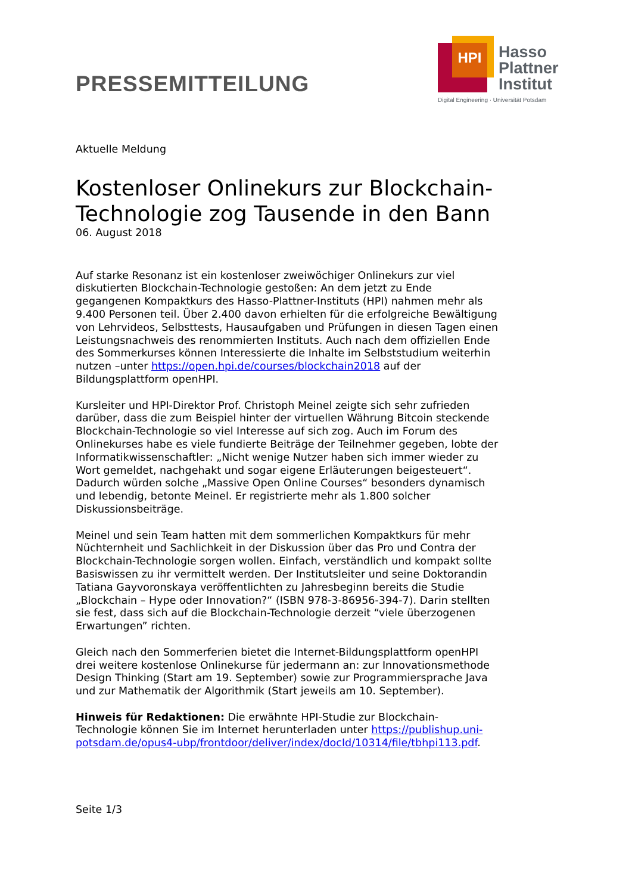PRESSEMITTEILUNG
HPI
Hasso
Plattner
Institut
Digital Engineering · Universität Potsdam
Aktuelle Meldung
Kostenloser Onlinekurs zur Blockchain-Technologie zog Tausende in den Bann
06. August 2018
Auf starke Resonanz ist ein kostenloser zweiwöchiger Onlinekurs zur viel diskutierten Blockchain-Technologie gestoßen: An dem jetzt zu Ende gegangenen Kompaktkurs des Hasso-Plattner-Instituts (HPI) nahmen mehr als 9.400 Personen teil. Über 2.400 davon erhielten für die erfolgreiche Bewältigung von Lehrvideos, Selbsttests, Hausaufgaben und Prüfungen in diesen Tagen einen Leistungsnachweis des renommierten Instituts. Auch nach dem offiziellen Ende des Sommerkurses können Interessierte die Inhalte im Selbststudium weiterhin nutzen –unter https://open.hpi.de/courses/blockchain2018 auf der Bildungsplattform openHPI.
Kursleiter und HPI-Direktor Prof. Christoph Meinel zeigte sich sehr zufrieden darüber, dass die zum Beispiel hinter der virtuellen Währung Bitcoin steckende Blockchain-Technologie so viel Interesse auf sich zog. Auch im Forum des Onlinekurses habe es viele fundierte Beiträge der Teilnehmer gegeben, lobte der Informatikwissenschaftler: „Nicht wenige Nutzer haben sich immer wieder zu Wort gemeldet, nachgehakt und sogar eigene Erläuterungen beigesteuert“. Dadurch würden solche „Massive Open Online Courses“ besonders dynamisch und lebendig, betonte Meinel. Er registrierte mehr als 1.800 solcher Diskussionsbeiträge.
Meinel und sein Team hatten mit dem sommerlichen Kompaktkurs für mehr Nüchternheit und Sachlichkeit in der Diskussion über das Pro und Contra der Blockchain-Technologie sorgen wollen. Einfach, verständlich und kompakt sollte Basiswissen zu ihr vermittelt werden. Der Institutsleiter und seine Doktorandin Tatiana Gayvoronskaya veröffentlichten zu Jahresbeginn bereits die Studie „Blockchain – Hype oder Innovation?“ (ISBN 978-3-86956-394-7). Darin stellten sie fest, dass sich auf die Blockchain-Technologie derzeit “viele überzogenen Erwartungen” richten.
Gleich nach den Sommerferien bietet die Internet-Bildungsplattform openHPI drei weitere kostenlose Onlinekurse für jedermann an: zur Innovationsmethode Design Thinking (Start am 19. September) sowie zur Programmiersprache Java und zur Mathematik der Algorithmik (Start jeweils am 10. September).
Hinweis für Redaktionen: Die erwähnte HPI-Studie zur Blockchain-Technologie können Sie im Internet herunterladen unter https://publishup.uni-potsdam.de/opus4-ubp/frontdoor/deliver/index/docId/10314/file/tbhpi113.pdf.
Seite 1/3